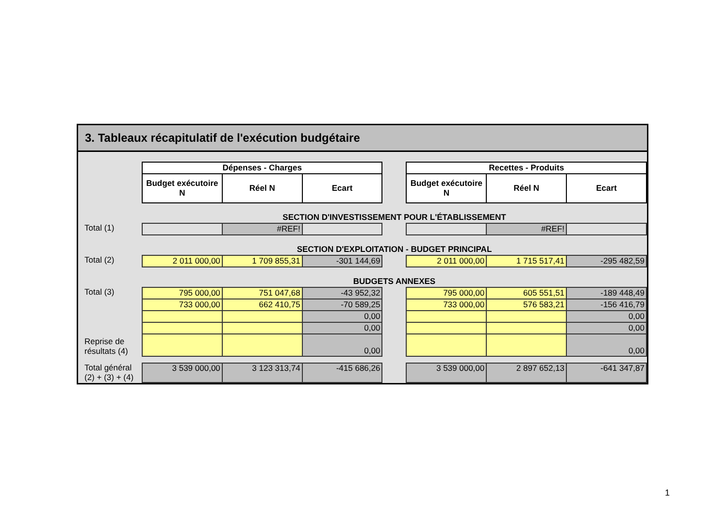3. Tableaux récapitulatif de l'exécution budgétaire
| | Dépenses - Charges | | | | Recettes - Produits | | |
| | Budget exécutoire N | Réel N | Ecart | | Budget exécutoire N | Réel N | Ecart |
| | SECTION D'INVESTISSEMENT POUR L'ÉTABLISSEMENT | | | | | | |
| Total (1) | | #REF! | | | | #REF! | |
| | SECTION D'EXPLOITATION - BUDGET PRINCIPAL | | | | | | |
| Total (2) | 2 011 000,00 | 1 709 855,31 | -301 144,69 | | 2 011 000,00 | 1 715 517,41 | -295 482,59 |
| | BUDGETS ANNEXES | | | | | | |
| Total (3) | 795 000,00 | 751 047,68 | -43 952,32 | | 795 000,00 | 605 551,51 | -189 448,49 |
| | 733 000,00 | 662 410,75 | -70 589,25 | | 733 000,00 | 576 583,21 | -156 416,79 |
| | | | 0,00 | | | | 0,00 |
| | | | 0,00 | | | | 0,00 |
| Reprise de résultats (4) | | | 0,00 | | | | 0,00 |
| Total général (2) + (3) + (4) | 3 539 000,00 | 3 123 313,74 | -415 686,26 | | 3 539 000,00 | 2 897 652,13 | -641 347,87 |
1